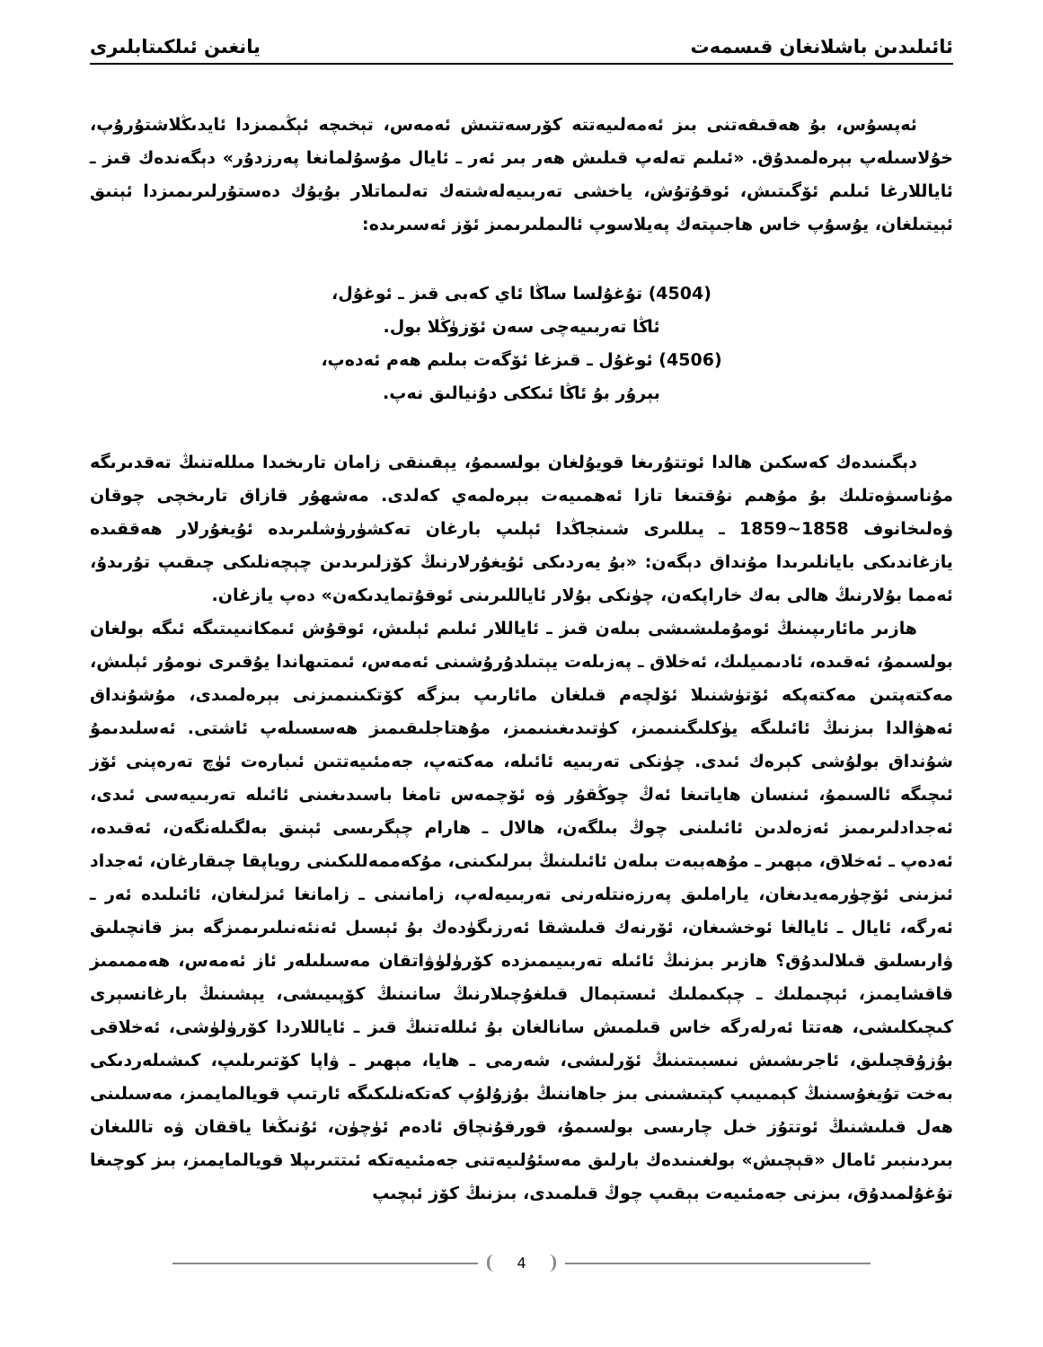ئائىلىدىن باشلانغان قىسمەت يانغىن ئىلكىتابلىرى
ئەپسۇس، بۇ ھەقىقەتنى بىز ئەمەلىيەتتە كۆرسەتتىش ئەمەس، تېخىچە ئېڭىمىزدا ئايدىڭلاشتۇرۇپ، خۇلاسىلەپ بېرەلمىدۇق. «ئىلىم تەلەپ قىلىش ھەر بىر ئەر ـ ئايال مۇسۇلمانغا پەرزدۇر» دېگەندەك قىز ـ ئاياللارغا ئىلىم ئۆگىتىش، ئوقۇتۇش، ياخشى تەربىيەلەشتەك تەلىماتلار بۇيۇك دەستۇرلىرىمىزدا ئېنىق ئېيتىلغان، يۇسۇپ خاس ھاجىپتەك پەيلاسوپ ئالىملىرىمىز ئۆز ئەسىرىدە:
(4504) تۇغۇلسا ساڭا ئاي كەبى قىز ـ ئوغۇل،
ئاڭا تەربىيەچى سەن ئۆزۈڭلا بول.
(4506) ئوغۇل ـ قىزغا ئۆگەت بىلىم ھەم ئەدەپ،
بېرۇر بۇ ئاڭا ئىككى دۇنيالىق نەپ.
دېگىنىدەك كەسكىن ھالدا ئوتتۇرىغا قويۇلغان بولسىمۇ، يېقىنقى زامان تارىخىدا مىللەتنىڭ تەقدىرىگە مۇناسىۋەتلىك بۇ مۇھىم نۇقتىغا تازا ئەھمىيەت بېرەلمەي كەلدى. مەشھۇر قازاق تارىخچى چوقان ۋەلىخانوف 1858~1859 ـ يىللىرى شىنجاڭدا ئېلىپ بارغان تەكشۈرۈشلىرىدە ئۇيغۇرلار ھەققىدە يازغاندىكى بايانلىرىدا مۇنداق دېگەن: «بۇ يەردىكى ئۇيغۇرلارنىڭ كۆزلىرىدىن چېچەنلىكى چىقىپ تۇرىدۇ، ئەمما بۇلارنىڭ ھالى بەك خاراپكەن، چۈنكى بۇلار ئاياللىرىنى ئوقۇتمايدىكەن» دەپ يازغان.
ھازىر مائارىپىنىڭ ئومۇملىشىشى بىلەن قىز ـ ئاياللار ئىلىم ئېلىش، ئوقۇش ئىمكانىيىتىگە ئىگە بولغان بولسىمۇ، ئەقىدە، ئادىمىيلىك، ئەخلاق ـ پەزىلەت يېتىلدۇرۇشىنى ئەمەس، ئىمتىھاندا يۇقىرى نومۇر ئېلىش، مەكتەپتىن مەكتەپكە ئۆتۈشنىلا ئۆلچەم قىلغان مائارىپ بىزگە كۆتكىنىمىزنى بېرەلمىدى، مۇشۇنداق ئەھۋالدا بىزنىڭ ئائىلىگە يۈكلىگىنىمىز، كۈتىدىغىنىمىز، مۇھتاجلىقىمىز ھەسسىلەپ ئاشتى. ئەسلىدىمۇ شۇنداق بولۇشى كېرەك ئىدى. چۈنكى تەربىيە ئائىلە، مەكتەپ، جەمئىيەتتىن ئىبارەت ئۈچ تەرەپنى ئۆز ئىچىگە ئالسىمۇ، ئىنسان ھاياتىغا ئەڭ چوڭقۇر ۋە ئۆچمەس تامغا باسىدىغىنى ئائىلە تەربىيەسى ئىدى، ئەجدادلىرىمىز ئەزەلدىن ئائىلىنى چوڭ بىلگەن، ھالال ـ ھارام چېگرىسى ئېنىق بەلگىلەنگەن، ئەقىدە، ئەدەپ ـ ئەخلاق، مېھىر ـ مۇھەببەت بىلەن ئائىلىنىڭ بىرلىكىنى، مۇكەممەللىكىنى روياپقا چىقارغان، ئەجداد ئىزىنى ئۆچۈرمەيدىغان، ياراملىق پەرزەنتلەرنى تەربىيەلەپ، زامانىنى ـ زامانغا ئىزلىغان، ئائىلىدە ئەر ـ ئەرگە، ئايال ـ ئايالغا ئوخشىغان، ئۆرنەك قىلىشقا ئەرزىگۈدەك بۇ ئېسىل ئەنئەنىلىرىمىزگە بىز قانچىلىق ۋارىسلىق قىلالىدۇق؟ ھازىر بىزنىڭ ئائىلە تەربىيىمىزدە كۆرۈلۈۋاتقان مەسىلىلەر ئاز ئەمەس، ھەممىمىز قاقشايمىز، ئېچىملىك ـ چېكىملىك ئىستېمال قىلغۇچىلارنىڭ سانىنىڭ كۆپىيىشى، يېشىنىڭ بارغانسېرى كىچىكلىشى، ھەتتا ئەرلەرگە خاس قىلمىش سانالغان بۇ ئىللەتنىڭ قىز ـ ئاياللاردا كۆرۈلۈشى، ئەخلاقى بۇزۇقچىلىق، ئاجرىشىش نىسبىتىنىڭ ئۆرلىشى، شەرمى ـ ھايا، مېھىر ـ ۋاپا كۆتىرىلىپ، كىشىلەردىكى بەخت تۇيغۇسىنىڭ كېمىيىپ كېتىشىنى بىز جاھاننىڭ بۇزۇلۇپ كەتكەنلىكىگە ئارتىپ قويالمايمىز، مەسىلىنى ھەل قىلىشنىڭ ئوتتۇز خىل چارىسى بولسىمۇ، قورقۇنچاق ئادەم ئۈچۈن، ئۇنىڭغا ياققان ۋە تاللىغان بىردىنبىر ئامال «قېچىش» بولغىنىدەك بارلىق مەسئۇلىيەتنى جەمئىيەتكە ئىتتىرىپلا قويالمايمىز، بىز كوچىغا تۇغۇلمىدۇق، بىزنى جەمئىيەت بېقىپ چوڭ قىلمىدى، بىزنىڭ كۆز ئېچىپ
4